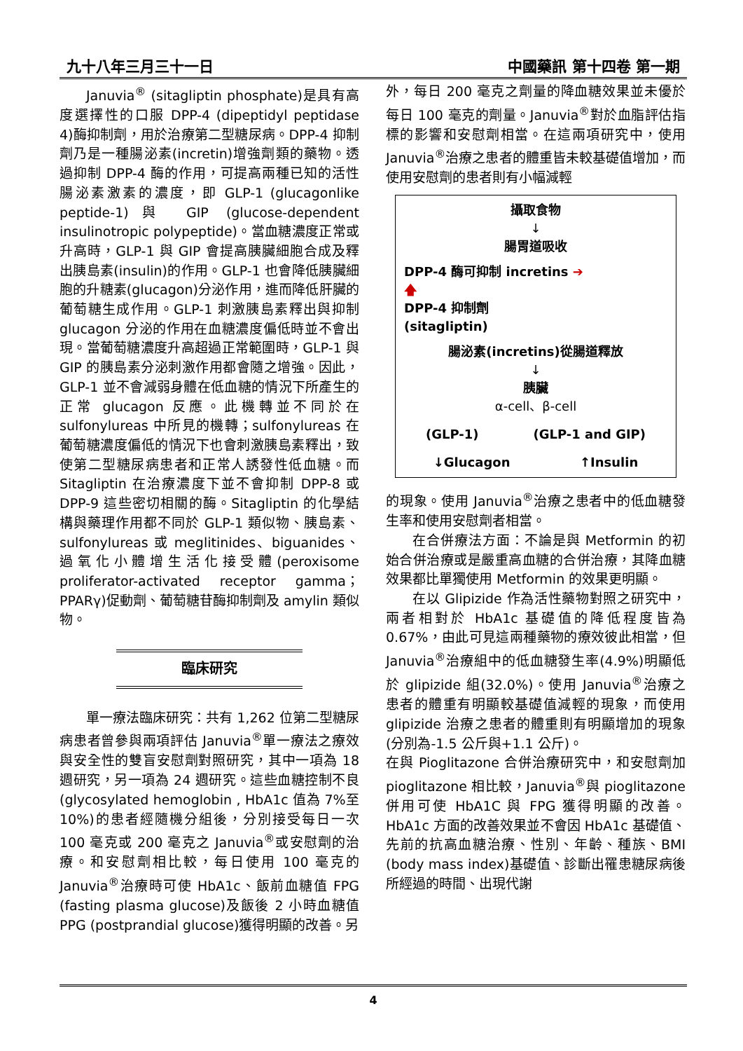九十八年三月三十一日 中國藥訊 第十四卷 第一期
Januvia<sup>®</sup> (sitagliptin phosphate)是具有高度選擇性的口服 DPP-4 (dipeptidyl peptidase 4)酶抑制劑，用於治療第二型糖尿病。DPP-4 抑制劑乃是一種腸泌素(incretin)增強劑類的藥物。透過抑制 DPP-4 酶的作用，可提高兩種已知的活性腸泌素激素的濃度，即 GLP-1 (glucagonlike peptide-1)與 GIP (glucose-dependent insulinotropic polypeptide)。當血糖濃度正常或升高時，GLP-1 與 GIP 會提高胰臟細胞合成及釋出胰島素(insulin)的作用。GLP-1 也會降低胰臟細胞的升糖素(glucagon)分泌作用，進而降低肝臟的葡萄糖生成作用。GLP-1 刺激胰島素釋出與抑制 glucagon 分泌的作用在血糖濃度偏低時並不會出現。當葡萄糖濃度升高超過正常範圍時，GLP-1 與 GIP 的胰島素分泌刺激作用都會隨之增強。因此，GLP-1 並不會減弱身體在低血糖的情況下所產生的正常 glucagon 反應。此機轉並不同於在 sulfonylureas 中所見的機轉；sulfonylureas 在葡萄糖濃度偏低的情況下也會刺激胰島素釋出，致使第二型糖尿病患者和正常人誘發性低血糖。而 Sitagliptin 在治療濃度下並不會抑制 DPP-8 或 DPP-9 這些密切相關的酶。Sitagliptin 的化學結構與藥理作用都不同於 GLP-1 類似物、胰島素、sulfonylureas 或 meglitinides、biguanides、過氧化小體增生活化接受體(peroxisome proliferator-activated receptor gamma；PPARγ)促動劑、葡萄糖苷酶抑制劑及 amylin 類似物。
臨床研究
單一療法臨床研究：共有 1,262 位第二型糖尿病患者曾參與兩項評估 Januvia<sup>®</sup>單一療法之療效與安全性的雙盲安慰劑對照研究，其中一項為 18 週研究，另一項為 24 週研究。這些血糖控制不良(glycosylated hemoglobin , HbA1c 值為 7%至 10%)的患者經隨機分組後，分別接受每日一次 100 毫克或 200 毫克之 Januvia<sup>®</sup>或安慰劑的治療。和安慰劑相比較，每日使用 100 毫克的 Januvia<sup>®</sup>治療時可使 HbA1c、飯前血糖值 FPG (fasting plasma glucose)及飯後 2 小時血糖值 PPG (postprandial glucose)獲得明顯的改善。另
外，每日 200 毫克之劑量的降血糖效果並未優於每日 100 毫克的劑量。Januvia<sup>®</sup>對於血脂評估指標的影響和安慰劑相當。在這兩項研究中，使用 Januvia<sup>®</sup>治療之患者的體重皆未較基礎值增加，而使用安慰劑的患者則有小幅減輕
攝取食物
↓
腸胃道吸收
DPP-4 酶可抑制 incretins ➔
🡅
DPP-4 抑制劑
(sitagliptin)
腸泌素(incretins)從腸道釋放
↓
胰臟
α-cell、β-cell
(GLP-1) (GLP-1 and GIP)
↓Glucagon ↑Insulin
的現象。使用 Januvia<sup>®</sup>治療之患者中的低血糖發生率和使用安慰劑者相當。
在合併療法方面：不論是與 Metformin 的初始合併治療或是嚴重高血糖的合併治療，其降血糖效果都比單獨使用 Metformin 的效果更明顯。
在以 Glipizide 作為活性藥物對照之研究中，兩者相對於 HbA1c 基礎值的降低程度皆為 0.67%，由此可見這兩種藥物的療效彼此相當，但 Januvia<sup>®</sup>治療組中的低血糖發生率(4.9%)明顯低於 glipizide 組(32.0%)。使用 Januvia<sup>®</sup>治療之患者的體重有明顯較基礎值減輕的現象，而使用 glipizide 治療之患者的體重則有明顯增加的現象(分別為-1.5 公斤與+1.1 公斤)。
在與 Pioglitazone 合併治療研究中，和安慰劑加 pioglitazone 相比較，Januvia<sup>®</sup>與 pioglitazone 併用可使 HbA1C 與 FPG 獲得明顯的改善。HbA1c 方面的改善效果並不會因 HbA1c 基礎值、先前的抗高血糖治療、性別、年齡、種族、BMI (body mass index)基礎值、診斷出罹患糖尿病後所經過的時間、出現代謝
4